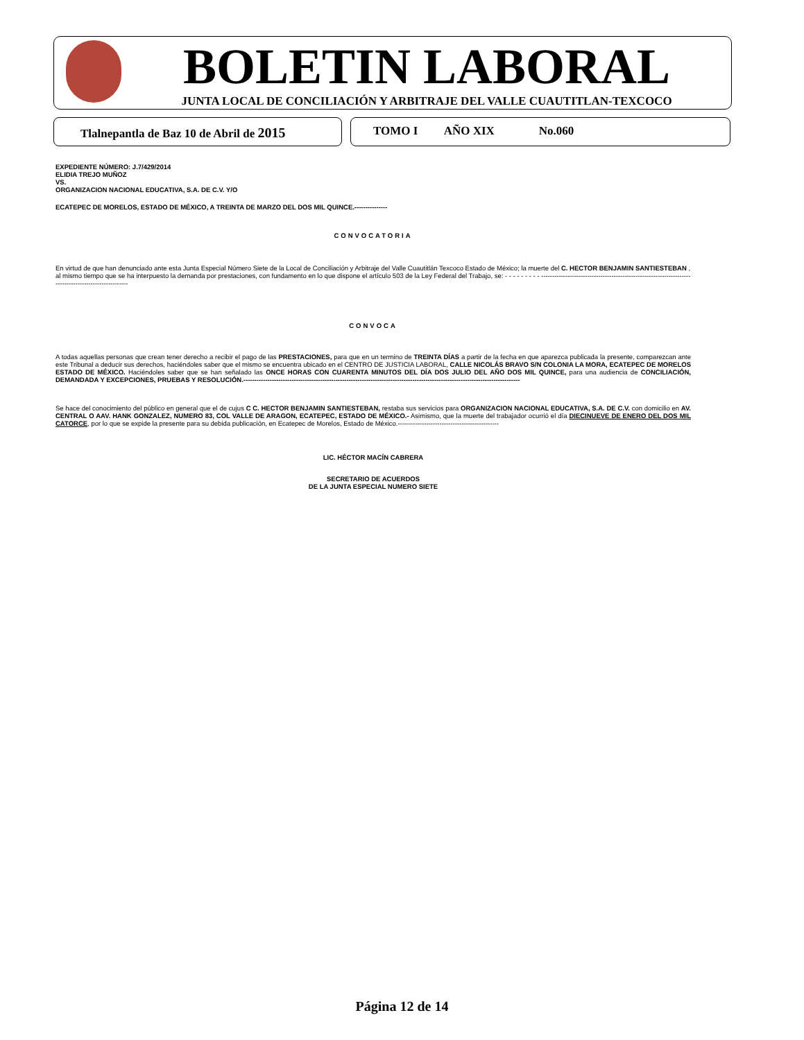BOLETIN LABORAL
JUNTA LOCAL DE CONCILIACIÓN Y ARBITRAJE DEL VALLE CUAUTITLAN-TEXCOCO
Tlalnepantla de Baz 10 de Abril de 2015 TOMO I AÑO XIX No.060
EXPEDIENTE NÚMERO: J.7/429/2014
ELIDIA TREJO MUÑOZ
VS.
ORGANIZACION NACIONAL EDUCATIVA, S.A. DE C.V. Y/O
ECATEPEC DE MORELOS, ESTADO DE MÉXICO, A TREINTA DE MARZO DEL DOS MIL QUINCE.---------------
CONVOCATORIA
En virtud de que han denunciado ante esta Junta Especial Número Siete de la Local de Conciliación y Arbitraje del Valle Cuautitlán Texcoco Estado de México; la muerte del C. HECTOR BENJAMIN SANTIESTEBAN , al mismo tiempo que se ha interpuesto la demanda por prestaciones, con fundamento en lo que dispone el artículo 503 de la Ley Federal del Trabajo, se: - - - - - - - - - -----------------------------------------------------------------------------------------------------
CONVOCA
A todas aquellas personas que crean tener derecho a recibir el pago de las PRESTACIONES, para que en un termino de TREINTA DÍAS a partir de la fecha en que aparezca publicada la presente, comparezcan ante este Tribunal a deducir sus derechos, haciéndoles saber que el mismo se encuentra ubicado en el CENTRO DE JUSTICIA LABORAL, CALLE NICOLÁS BRAVO S/N COLONIA LA MORA, ECATEPEC DE MORELOS ESTADO DE MÉXICO. Haciéndoles saber que se han señalado las ONCE HORAS CON CUARENTA MINUTOS DEL DÍA DOS JULIO DEL AÑO DOS MIL QUINCE, para una audiencia de CONCILIACIÓN, DEMANDADA Y EXCEPCIONES, PRUEBAS Y RESOLUCIÓN.------------------------------------------------------------------------------------------------------------------------------
Se hace del conocimiento del público en general que el de cujus C C. HECTOR BENJAMIN SANTIESTEBAN, restaba sus servicios para ORGANIZACION NACIONAL EDUCATIVA, S.A. DE C.V. con domicilio en AV. CENTRAL O AAV. HANK GONZALEZ, NUMERO 83, COL VALLE DE ARAGON, ECATEPEC, ESTADO DE MÉXICO.- Asimismo, que la muerte del trabajador ocurrió el día DIECINUEVE DE ENERO DEL DOS MIL CATORCE, por lo que se expide la presente para su debida publicación, en Ecatepec de Morelos, Estado de México.----------------------------------------------
LIC. HÉCTOR MACÍN CABRERA
SECRETARIO DE ACUERDOS
DE LA JUNTA ESPECIAL NUMERO SIETE
Página 12 de 14